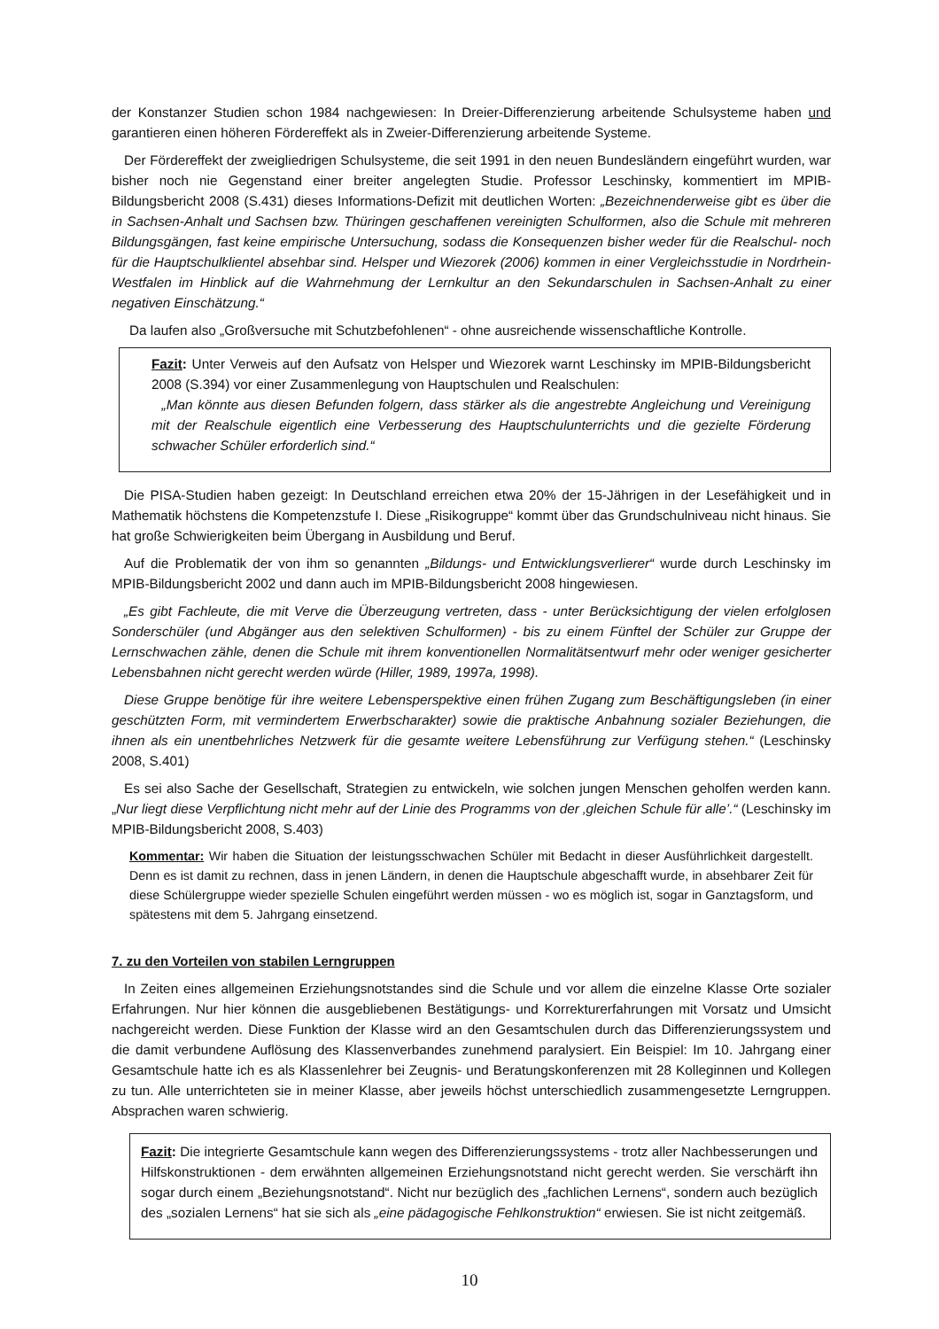der Konstanzer Studien schon 1984 nachgewiesen: In Dreier-Differenzierung arbeitende Schulsysteme haben und garantieren einen höheren Fördereffekt als in Zweier-Differenzierung arbeitende Systeme.
Der Fördereffekt der zweigliedrigen Schulsysteme, die seit 1991 in den neuen Bundesländern eingeführt wurden, war bisher noch nie Gegenstand einer breiter angelegten Studie. Professor Leschinsky, kommentiert im MPIB-Bildungsbericht 2008 (S.431) dieses Informations-Defizit mit deutlichen Worten: „Bezeichnenderweise gibt es über die in Sachsen-Anhalt und Sachsen bzw. Thüringen geschaffenen vereinigten Schulformen, also die Schule mit mehreren Bildungsgängen, fast keine empirische Untersuchung, sodass die Konsequenzen bisher weder für die Realschul- noch für die Hauptschulklientel absehbar sind. Helsper und Wiezorek (2006) kommen in einer Vergleichsstudie in Nordrhein-Westfalen im Hinblick auf die Wahrnehmung der Lernkultur an den Sekundarschulen in Sachsen-Anhalt zu einer negativen Einschätzung.“
Da laufen also „Großversuche mit Schutzbefohlenen“ - ohne ausreichende wissenschaftliche Kontrolle.
Fazit: Unter Verweis auf den Aufsatz von Helsper und Wiezorek warnt Leschinsky im MPIB-Bildungsbericht 2008 (S.394) vor einer Zusammenlegung von Hauptschulen und Realschulen:
„Man könnte aus diesen Befunden folgern, dass stärker als die angestrebte Angleichung und Vereinigung mit der Realschule eigentlich eine Verbesserung des Hauptschulunterrichts und die gezielte Förderung schwacher Schüler erforderlich sind.“
Die PISA-Studien haben gezeigt: In Deutschland erreichen etwa 20% der 15-Jährigen in der Lesefähigkeit und in Mathematik höchstens die Kompetenzstufe I. Diese „Risikogruppe“ kommt über das Grundschulniveau nicht hinaus. Sie hat große Schwierigkeiten beim Übergang in Ausbildung und Beruf.
Auf die Problematik der von ihm so genannten „Bildungs- und Entwicklungsverlierer“ wurde durch Leschinsky im MPIB-Bildungsbericht 2002 und dann auch im MPIB-Bildungsbericht 2008 hingewiesen.
„Es gibt Fachleute, die mit Verve die Überzeugung vertreten, dass - unter Berücksichtigung der vielen erfolglosen Sonderschüler (und Abgänger aus den selektiven Schulformen) - bis zu einem Fünftel der Schüler zur Gruppe der Lernschwachen zähle, denen die Schule mit ihrem konventionellen Normalitätsentwurf mehr oder weniger gesicherter Lebensbahnen nicht gerecht werden würde (Hiller, 1989, 1997a, 1998).
Diese Gruppe benötige für ihre weitere Lebensperspektive einen frühen Zugang zum Beschäftigungsleben (in einer geschützten Form, mit vermindertem Erwerbscharakter) sowie die praktische Anbahnung sozialer Beziehungen, die ihnen als ein unentbehrliches Netzwerk für die gesamte weitere Lebensführung zur Verfügung stehen.“ (Leschinsky 2008, S.401)
Es sei also Sache der Gesellschaft, Strategien zu entwickeln, wie solchen jungen Menschen geholfen werden kann. „Nur liegt diese Verpflichtung nicht mehr auf der Linie des Programms von der ‚gleichen Schule für alle’.“ (Leschinsky im MPIB-Bildungsbericht 2008, S.403)
Kommentar: Wir haben die Situation der leistungsschwachen Schüler mit Bedacht in dieser Ausführlichkeit dargestellt. Denn es ist damit zu rechnen, dass in jenen Ländern, in denen die Hauptschule abgeschafft wurde, in absehbarer Zeit für diese Schülergruppe wieder spezielle Schulen eingeführt werden müssen - wo es möglich ist, sogar in Ganztagsform, und spätestens mit dem 5. Jahrgang einsetzend.
7. zu den Vorteilen von stabilen Lerngruppen
In Zeiten eines allgemeinen Erziehungsnotstandes sind die Schule und vor allem die einzelne Klasse Orte sozialer Erfahrungen. Nur hier können die ausgebliebenen Bestätigungs- und Korrekturerfahrungen mit Vorsatz und Umsicht nachgereicht werden. Diese Funktion der Klasse wird an den Gesamtschulen durch das Differenzierungssystem und die damit verbundene Auflösung des Klassenverbandes zunehmend paralysiert. Ein Beispiel: Im 10. Jahrgang einer Gesamtschule hatte ich es als Klassenlehrer bei Zeugnis- und Beratungskonferenzen mit 28 Kolleginnen und Kollegen zu tun. Alle unterrichteten sie in meiner Klasse, aber jeweils höchst unterschiedlich zusammengesetzte Lerngruppen. Absprachen waren schwierig.
Fazit: Die integrierte Gesamtschule kann wegen des Differenzierungssystems - trotz aller Nachbesserungen und Hilfskonstruktionen - dem erwähnten allgemeinen Erziehungsnotstand nicht gerecht werden. Sie verschärft ihn sogar durch einem „Beziehungsnotstand“. Nicht nur bezüglich des „fachlichen Lernens“, sondern auch bezüglich des „sozialen Lernens“ hat sie sich als „eine pädagogische Fehlkonstruktion“ erwiesen. Sie ist nicht zeitgemäß.
10